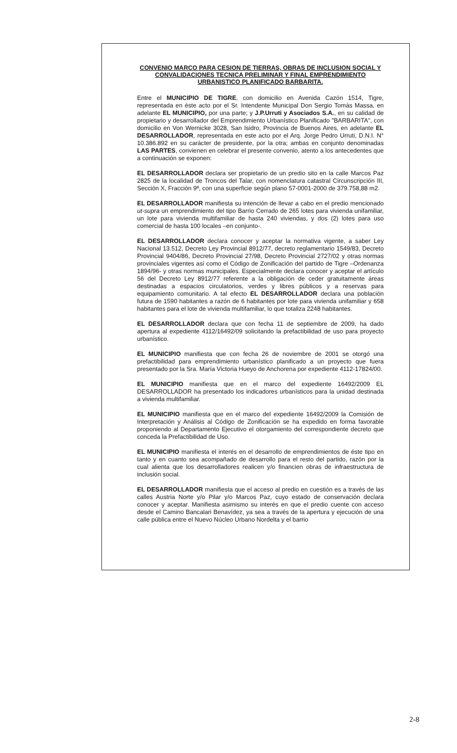CONVENIO MARCO PARA CESION DE TIERRAS, OBRAS DE INCLUSION SOCIAL Y CONVALIDACIONES TECNICA PRELIMINAR Y FINAL EMPRENDIMIENTO URBANISTICO PLANIFICADO BARBARITA.
Entre el MUNICIPIO DE TIGRE, con domicilio en Avenida Cazón 1514, Tigre, representada en éste acto por el Sr. Intendente Municipal Don Sergio Tomás Massa, en adelante EL MUNICIPIO, por una parte; y J.P.Urruti y Asociados S.A., en su calidad de propietario y desarrollador del Emprendimiento Urbanístico Planificado "BARBARITA", con domicilio en Von Wernicke 3028, San Isidro, Provincia de Buenos Aires, en adelante EL DESARROLLADOR, representada en este acto por el Arq. Jorge Pedro Urruti, D.N.I. N° 10.386.892 en su carácter de presidente, por la otra; ambas en conjunto denominadas LAS PARTES, convienen en celebrar el presente convenio, atento a los antecedentes que a continuación se exponen:
EL DESARROLLADOR declara ser propietario de un predio sito en la calle Marcos Paz 2825 de la localidad de Troncos del Talar, con nomenclatura catastral Circunscripción III, Sección X, Fracción 9ª, con una superficie según plano 57-0001-2000 de 379.758,88 m2.
EL DESARROLLADOR manifiesta su intención de llevar a cabo en el predio mencionado ut-supra un emprendimiento del tipo Barrio Cerrado de 265 lotes para vivienda unifamiliar, un lote para vivienda multifamiliar de hasta 240 viviendas, y dos (2) lotes para uso comercial de hasta 100 locales –en conjunto-.
EL DESARROLLADOR declara conocer y aceptar la normativa vigente, a saber Ley Nacional 13.512, Decreto Ley Provincial 8912/77, decreto reglamentario 1549/83, Decreto Provincial 9404/86, Decreto Provincial 27/98, Decreto Provincial 2727/02 y otras normas provinciales vigentes así como el Código de Zonificación del partido de Tigre –Ordenanza 1894/96- y otras normas municipales. Especialmente declara conocer y aceptar el artículo 56 del Decreto Ley 8912/77 referente a la obligación de ceder gratuitamente áreas destinadas a espacios circulatorios, verdes y libres públicos y a reservas para equipamiento comunitario. A tal efecto EL DESARROLLADOR declara una población futura de 1590 habitantes a razón de 6 habitantes por lote para vivienda unifamiliar y 658 habitantes para el lote de vivienda multifamiliar, lo que totaliza 2248 habitantes.
EL DESARROLLADOR declara que con fecha 11 de septiembre de 2009, ha dado apertura al expediente 4112/16492/09 solicitando la prefactibilidad de uso para proyecto urbanístico.
EL MUNICIPIO manifiesta que con fecha 26 de noviembre de 2001 se otorgó una prefactibilidad para emprendimiento urbanístico planificado a un proyecto que fuera presentado por la Sra. María Victoria Hueyo de Anchorena por expediente 4112-17824/00.
EL MUNICIPIO manifiesta que en el marco del expediente 16492/2009 EL DESARROLLADOR ha presentado los indicadores urbanísticos para la unidad destinada a vivienda multifamiliar.
EL MUNICIPIO manifiesta que en el marco del expediente 16492/2009 la Comisión de Interpretación y Análisis al Código de Zonificación se ha expedido en forma favorable proponiendo al Departamento Ejecutivo el otorgamiento del correspondiente decreto que conceda la Prefactibilidad de Uso.
EL MUNICIPIO manifiesta el interés en el desarrollo de emprendimientos de éste tipo en tanto y en cuanto sea acompañado de desarrollo para el resto del partido, razón por la cual alienta que los desarrolladores realicen y/o financien obras de infraestructura de inclusión social.
EL DESARROLLADOR manifiesta que el acceso al predio en cuestión es a través de las calles Austria Norte y/o Pilar y/o Marcos Paz, cuyo estado de conservación declara conocer y aceptar. Manifiesta asimismo su interés en que el predio cuente con acceso desde el Camino Bancalari Benavídez, ya sea a través de la apertura y ejecución de una calle pública entre el Nuevo Núcleo Urbano Nordelta y el barrio
2-8